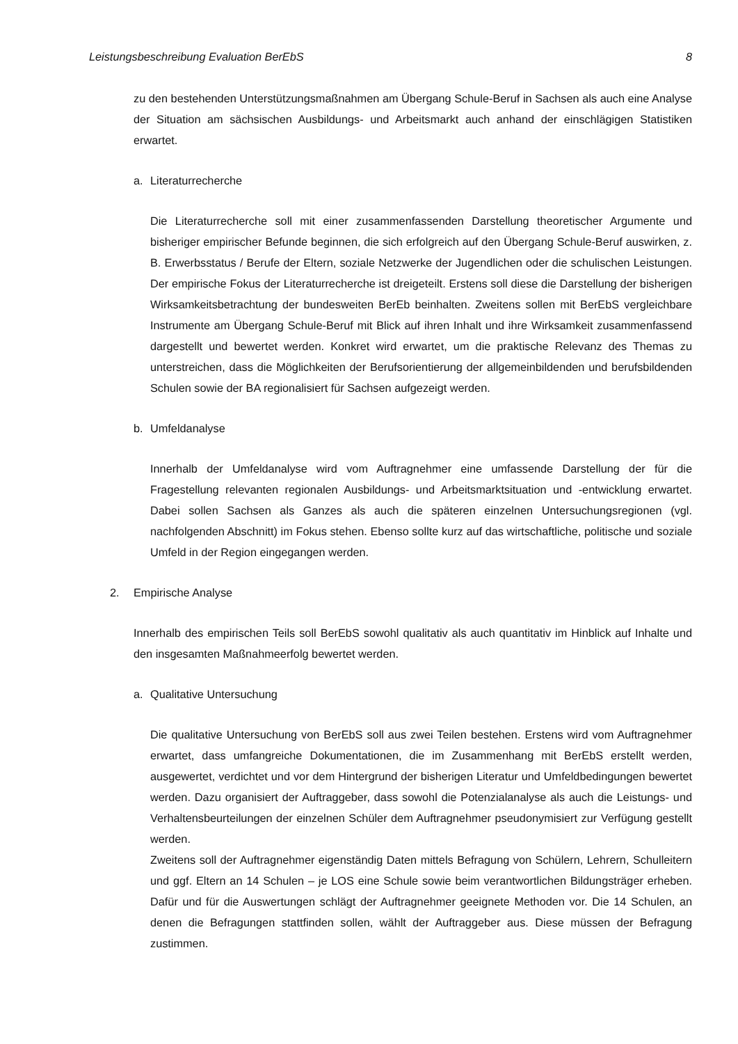Leistungsbeschreibung Evaluation BerEbS 8
zu den bestehenden Unterstützungsmaßnahmen am Übergang Schule-Beruf in Sachsen als auch eine Analyse der Situation am sächsischen Ausbildungs- und Arbeitsmarkt auch anhand der einschlägigen Statistiken erwartet.
a. Literaturrecherche
Die Literaturrecherche soll mit einer zusammenfassenden Darstellung theoretischer Argumente und bisheriger empirischer Befunde beginnen, die sich erfolgreich auf den Übergang Schule-Beruf auswirken, z. B. Erwerbsstatus / Berufe der Eltern, soziale Netzwerke der Jugendlichen oder die schulischen Leistungen. Der empirische Fokus der Literaturrecherche ist dreigeteilt. Erstens soll diese die Darstellung der bisherigen Wirksamkeitsbetrachtung der bundesweiten BerEb beinhalten. Zweitens sollen mit BerEbS vergleichbare Instrumente am Übergang Schule-Beruf mit Blick auf ihren Inhalt und ihre Wirksamkeit zusammenfassend dargestellt und bewertet werden. Konkret wird erwartet, um die praktische Relevanz des Themas zu unterstreichen, dass die Möglichkeiten der Berufsorientierung der allgemeinbildenden und berufsbildenden Schulen sowie der BA regionalisiert für Sachsen aufgezeigt werden.
b. Umfeldanalyse
Innerhalb der Umfeldanalyse wird vom Auftragnehmer eine umfassende Darstellung der für die Fragestellung relevanten regionalen Ausbildungs- und Arbeitsmarktsituation und -entwicklung erwartet. Dabei sollen Sachsen als Ganzes als auch die späteren einzelnen Untersuchungsregionen (vgl. nachfolgenden Abschnitt) im Fokus stehen. Ebenso sollte kurz auf das wirtschaftliche, politische und soziale Umfeld in der Region eingegangen werden.
2. Empirische Analyse
Innerhalb des empirischen Teils soll BerEbS sowohl qualitativ als auch quantitativ im Hinblick auf Inhalte und den insgesamten Maßnahmeerfolg bewertet werden.
a. Qualitative Untersuchung
Die qualitative Untersuchung von BerEbS soll aus zwei Teilen bestehen. Erstens wird vom Auftragnehmer erwartet, dass umfangreiche Dokumentationen, die im Zusammenhang mit BerEbS erstellt werden, ausgewertet, verdichtet und vor dem Hintergrund der bisherigen Literatur und Umfeldbedingungen bewertet werden. Dazu organisiert der Auftraggeber, dass sowohl die Potenzialanalyse als auch die Leistungs- und Verhaltensbeurteilungen der einzelnen Schüler dem Auftragnehmer pseudonymisiert zur Verfügung gestellt werden.
Zweitens soll der Auftragnehmer eigenständig Daten mittels Befragung von Schülern, Lehrern, Schulleitern und ggf. Eltern an 14 Schulen – je LOS eine Schule sowie beim verantwortlichen Bildungsträger erheben. Dafür und für die Auswertungen schlägt der Auftragnehmer geeignete Methoden vor. Die 14 Schulen, an denen die Befragungen stattfinden sollen, wählt der Auftraggeber aus. Diese müssen der Befragung zustimmen.